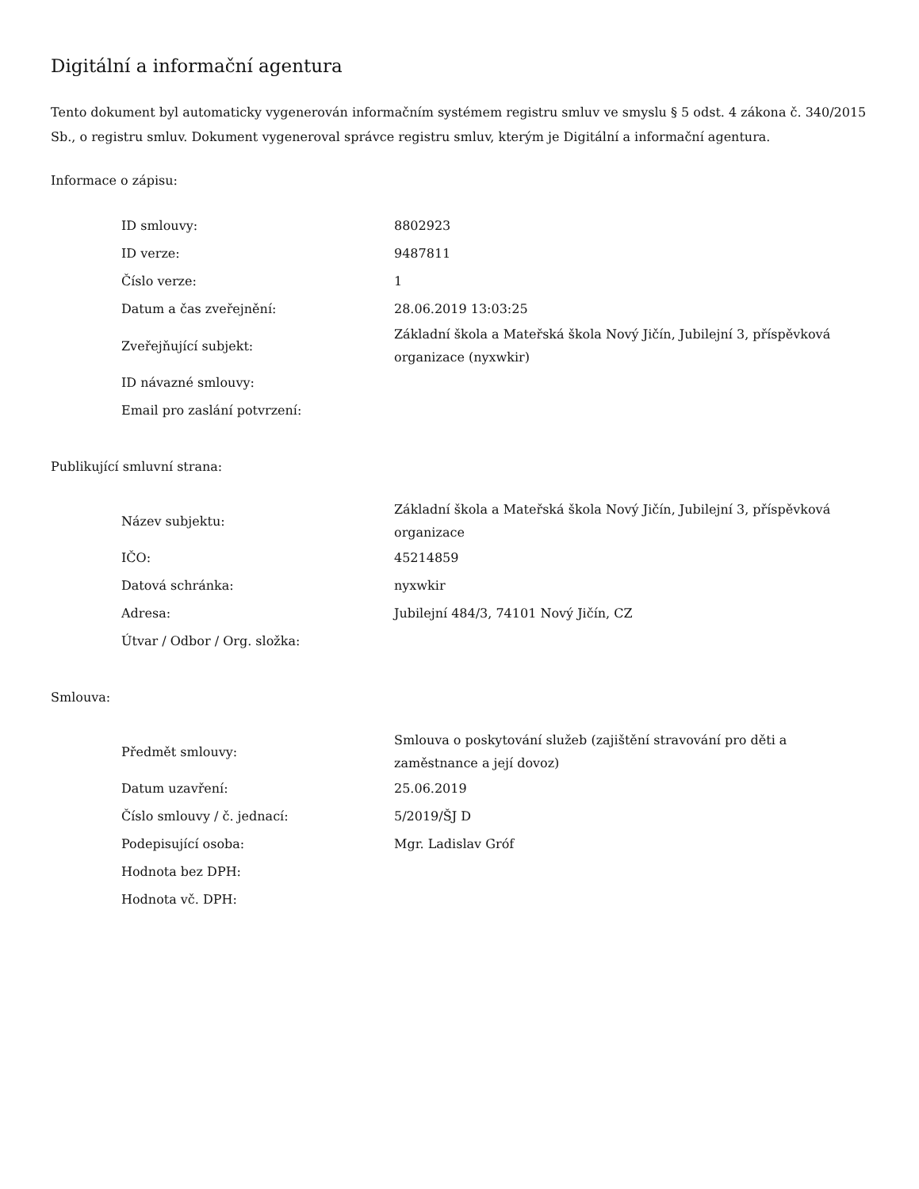Digitální a informační agentura
Tento dokument byl automaticky vygenerován informačním systémem registru smluv ve smyslu § 5 odst. 4 zákona č. 340/2015 Sb., o registru smluv. Dokument vygeneroval správce registru smluv, kterým je Digitální a informační agentura.
Informace o zápisu:
| ID smlouvy: | 8802923 |
| ID verze: | 9487811 |
| Číslo verze: | 1 |
| Datum a čas zveřejnění: | 28.06.2019 13:03:25 |
| Zveřejňující subjekt: | Základní škola a Mateřská škola Nový Jičín, Jubilejní 3, příspěvková organizace (nyxwkir) |
| ID návazné smlouvy: | |
| Email pro zaslání potvrzení: | |
Publikující smluvní strana:
| Název subjektu: | Základní škola a Mateřská škola Nový Jičín, Jubilejní 3, příspěvková organizace |
| IČO: | 45214859 |
| Datová schránka: | nyxwkir |
| Adresa: | Jubilejní 484/3, 74101 Nový Jičín, CZ |
| Útvar / Odbor / Org. složka: | |
Smlouva:
| Předmět smlouvy: | Smlouva o poskytování služeb (zajištění stravování pro děti a zaměstnance a její dovoz) |
| Datum uzavření: | 25.06.2019 |
| Číslo smlouvy / č. jednací: | 5/2019/ŠJ D |
| Podepisující osoba: | Mgr. Ladislav Gróf |
| Hodnota bez DPH: | |
| Hodnota vč. DPH: | |